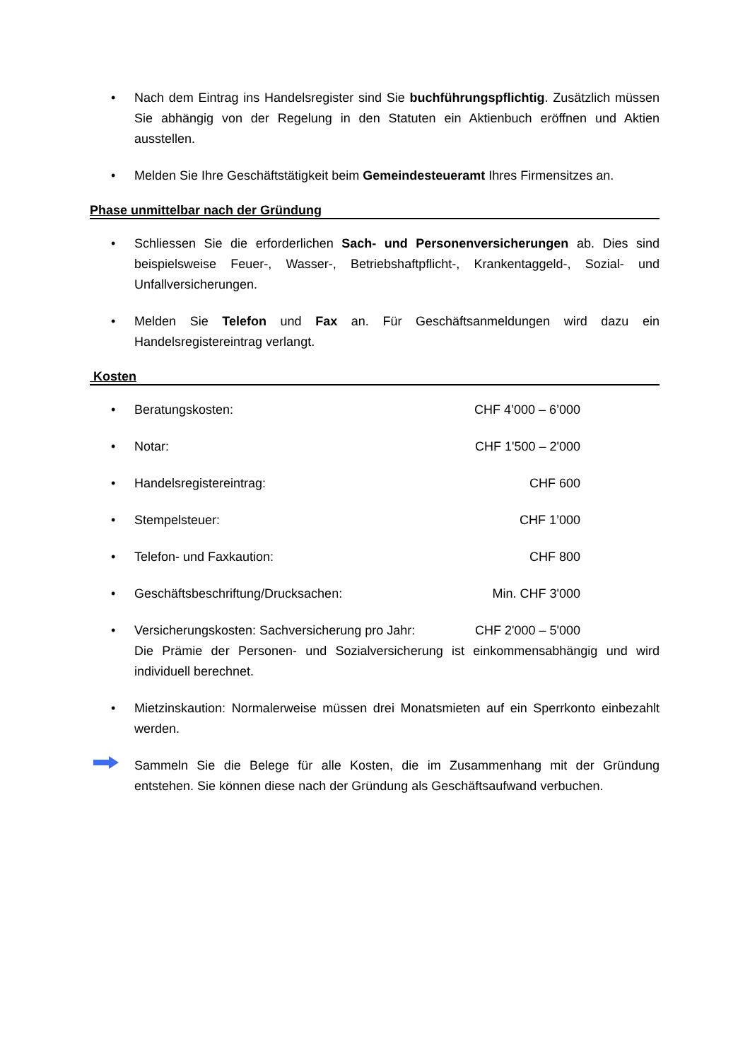• Nach dem Eintrag ins Handelsregister sind Sie buchführungspflichtig. Zusätzlich müssen Sie abhängig von der Regelung in den Statuten ein Aktienbuch eröffnen und Aktien ausstellen.
• Melden Sie Ihre Geschäftstätigkeit beim Gemeindesteueramt Ihres Firmensitzes an.
Phase unmittelbar nach der Gründung
• Schliessen Sie die erforderlichen Sach- und Personenversicherungen ab. Dies sind beispielsweise Feuer-, Wasser-, Betriebshaftpflicht-, Krankentaggeld-, Sozial- und Unfallversicherungen.
• Melden Sie Telefon und Fax an. Für Geschäftsanmeldungen wird dazu ein Handelsregistereintrag verlangt.
Kosten
• Beratungskosten: CHF 4’000 – 6’000
• Notar: CHF 1'500 – 2'000
• Handelsregistereintrag: CHF 600
• Stempelsteuer: CHF 1’000
• Telefon- und Faxkaution: CHF 800
• Geschäftsbeschriftung/Drucksachen: Min. CHF 3'000
• Versicherungskosten: Sachversicherung pro Jahr: CHF 2'000 – 5'000
Die Prämie der Personen- und Sozialversicherung ist einkommensabhängig und wird individuell berechnet.
• Mietzinskaution: Normalerweise müssen drei Monatsmieten auf ein Sperrkonto einbezahlt werden.
Sammeln Sie die Belege für alle Kosten, die im Zusammenhang mit der Gründung entstehen. Sie können diese nach der Gründung als Geschäftsaufwand verbuchen.